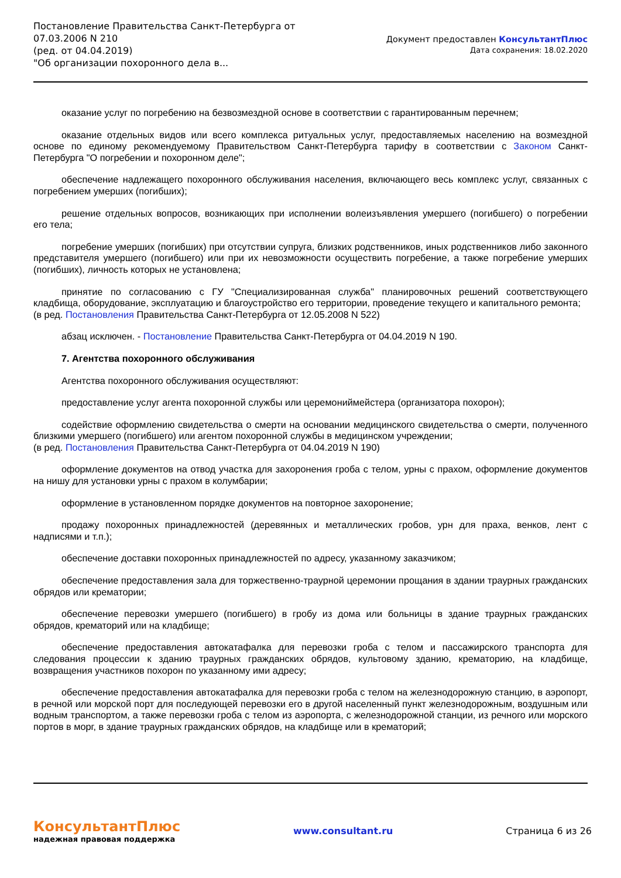Постановление Правительства Санкт-Петербурга от
07.03.2006 N 210
(ред. от 04.04.2019)
"Об организации похоронного дела в...
Документ предоставлен КонсультантПлюс
Дата сохранения: 18.02.2020
оказание услуг по погребению на безвозмездной основе в соответствии с гарантированным перечнем;
оказание отдельных видов или всего комплекса ритуальных услуг, предоставляемых населению на возмездной основе по единому рекомендуемому Правительством Санкт-Петербурга тарифу в соответствии с Законом Санкт-Петербурга "О погребении и похоронном деле";
обеспечение надлежащего похоронного обслуживания населения, включающего весь комплекс услуг, связанных с погребением умерших (погибших);
решение отдельных вопросов, возникающих при исполнении волеизъявления умершего (погибшего) о погребении его тела;
погребение умерших (погибших) при отсутствии супруга, близких родственников, иных родственников либо законного представителя умершего (погибшего) или при их невозможности осуществить погребение, а также погребение умерших (погибших), личность которых не установлена;
принятие по согласованию с ГУ "Специализированная служба" планировочных решений соответствующего кладбища, оборудование, эксплуатацию и благоустройство его территории, проведение текущего и капитального ремонта;
(в ред. Постановления Правительства Санкт-Петербурга от 12.05.2008 N 522)
абзац исключен. - Постановление Правительства Санкт-Петербурга от 04.04.2019 N 190.
7. Агентства похоронного обслуживания
Агентства похоронного обслуживания осуществляют:
предоставление услуг агента похоронной службы или церемониймейстера (организатора похорон);
содействие оформлению свидетельства о смерти на основании медицинского свидетельства о смерти, полученного близкими умершего (погибшего) или агентом похоронной службы в медицинском учреждении;
(в ред. Постановления Правительства Санкт-Петербурга от 04.04.2019 N 190)
оформление документов на отвод участка для захоронения гроба с телом, урны с прахом, оформление документов на нишу для установки урны с прахом в колумбарии;
оформление в установленном порядке документов на повторное захоронение;
продажу похоронных принадлежностей (деревянных и металлических гробов, урн для праха, венков, лент с надписями и т.п.);
обеспечение доставки похоронных принадлежностей по адресу, указанному заказчиком;
обеспечение предоставления зала для торжественно-траурной церемонии прощания в здании траурных гражданских обрядов или крематории;
обеспечение перевозки умершего (погибшего) в гробу из дома или больницы в здание траурных гражданских обрядов, крематорий или на кладбище;
обеспечение предоставления автокатафалка для перевозки гроба с телом и пассажирского транспорта для следования процессии к зданию траурных гражданских обрядов, культовому зданию, крематорию, на кладбище, возвращения участников похорон по указанному ими адресу;
обеспечение предоставления автокатафалка для перевозки гроба с телом на железнодорожную станцию, в аэропорт, в речной или морской порт для последующей перевозки его в другой населенный пункт железнодорожным, воздушным или водным транспортом, а также перевозки гроба с телом из аэропорта, с железнодорожной станции, из речного или морского портов в морг, в здание траурных гражданских обрядов, на кладбище или в крематорий;
КонсультантПлюс
надежная правовая поддержка
www.consultant.ru Страница 6 из 26